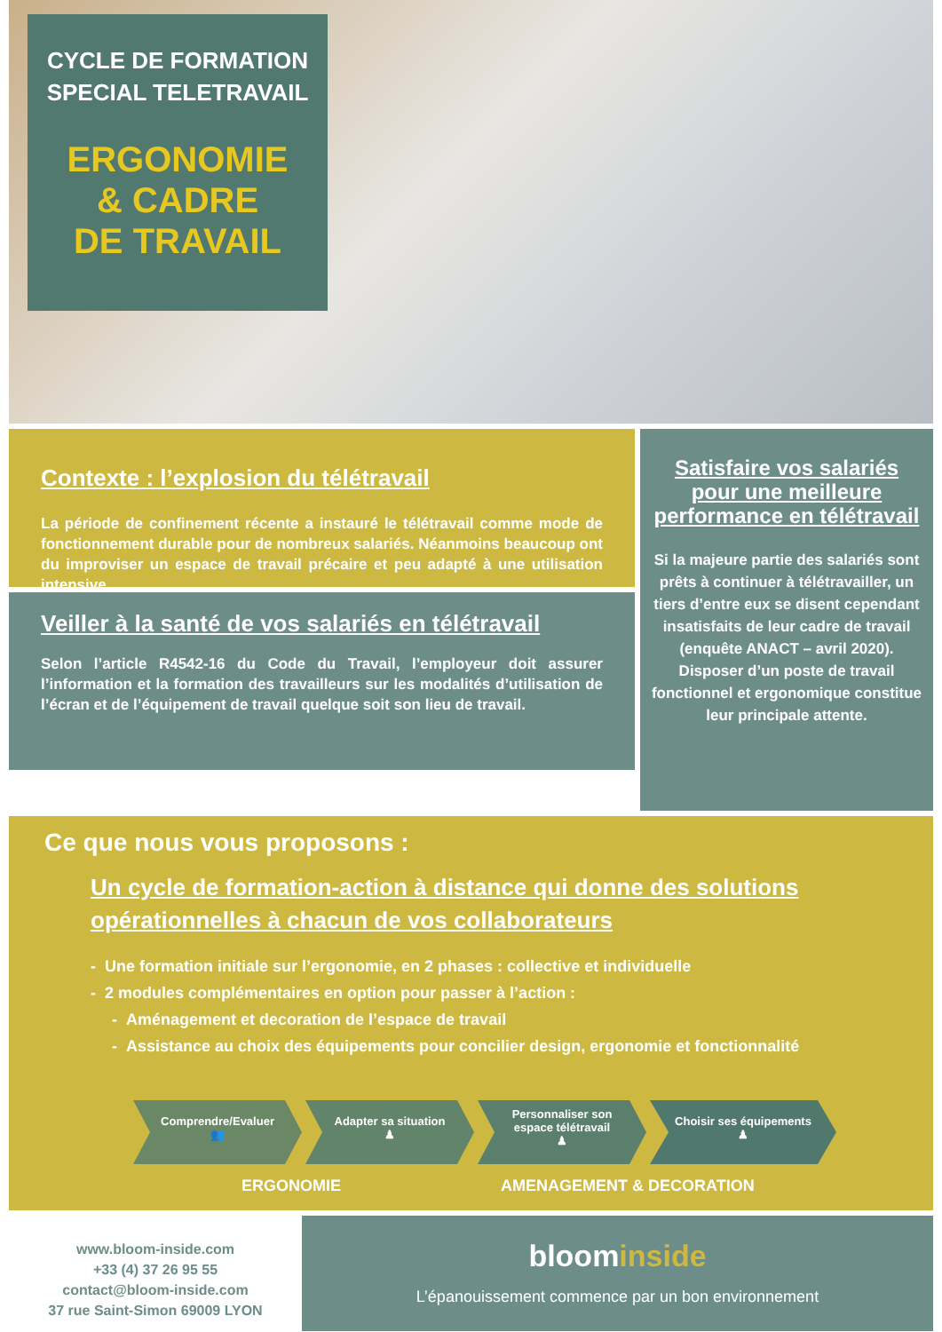CYCLE DE FORMATION
SPECIAL TELETRAVAIL
ERGONOMIE
& CADRE
DE TRAVAIL
Contexte : l’explosion du télétravail
La période de confinement récente a instauré le télétravail comme mode de fonctionnement durable pour de nombreux salariés. Néanmoins beaucoup ont du improviser un espace de travail précaire et peu adapté à une utilisation intensive.
Veiller à la santé de vos salariés en télétravail
Selon l’article R4542-16 du Code du Travail, l’employeur doit assurer l’information et la formation des travailleurs sur les modalités d’utilisation de l’écran et de l’équipement de travail quelque soit son lieu de travail.
Satisfaire vos salariés pour une meilleure performance en télétravail
Si la majeure partie des salariés sont prêts à continuer à télétravailler, un tiers d’entre eux se disent cependant insatisfaits de leur cadre de travail (enquête ANACT – avril 2020). Disposer d’un poste de travail fonctionnel et ergonomique constitue leur principale attente.
Ce que nous vous proposons :
Un cycle de formation-action à distance qui donne des solutions opérationnelles à chacun de vos collaborateurs
- Une formation initiale sur l’ergonomie, en 2 phases : collective et individuelle
- 2 modules complémentaires en option pour passer à l’action :
- Aménagement et decoration de l’espace de travail
- Assistance au choix des équipements pour concilier design, ergonomie et fonctionnalité
Comprendre/Evaluer
👥
Adapter sa situation
♟
Personnaliser son
espace télétravail
♟
Choisir ses équipements
♟
ERGONOMIE AMENAGEMENT & DECORATION
www.bloom-inside.com
+33 (4) 37 26 95 55
contact@bloom-inside.com
37 rue Saint-Simon 69009 LYON
bloominside
L’épanouissement commence par un bon environnement